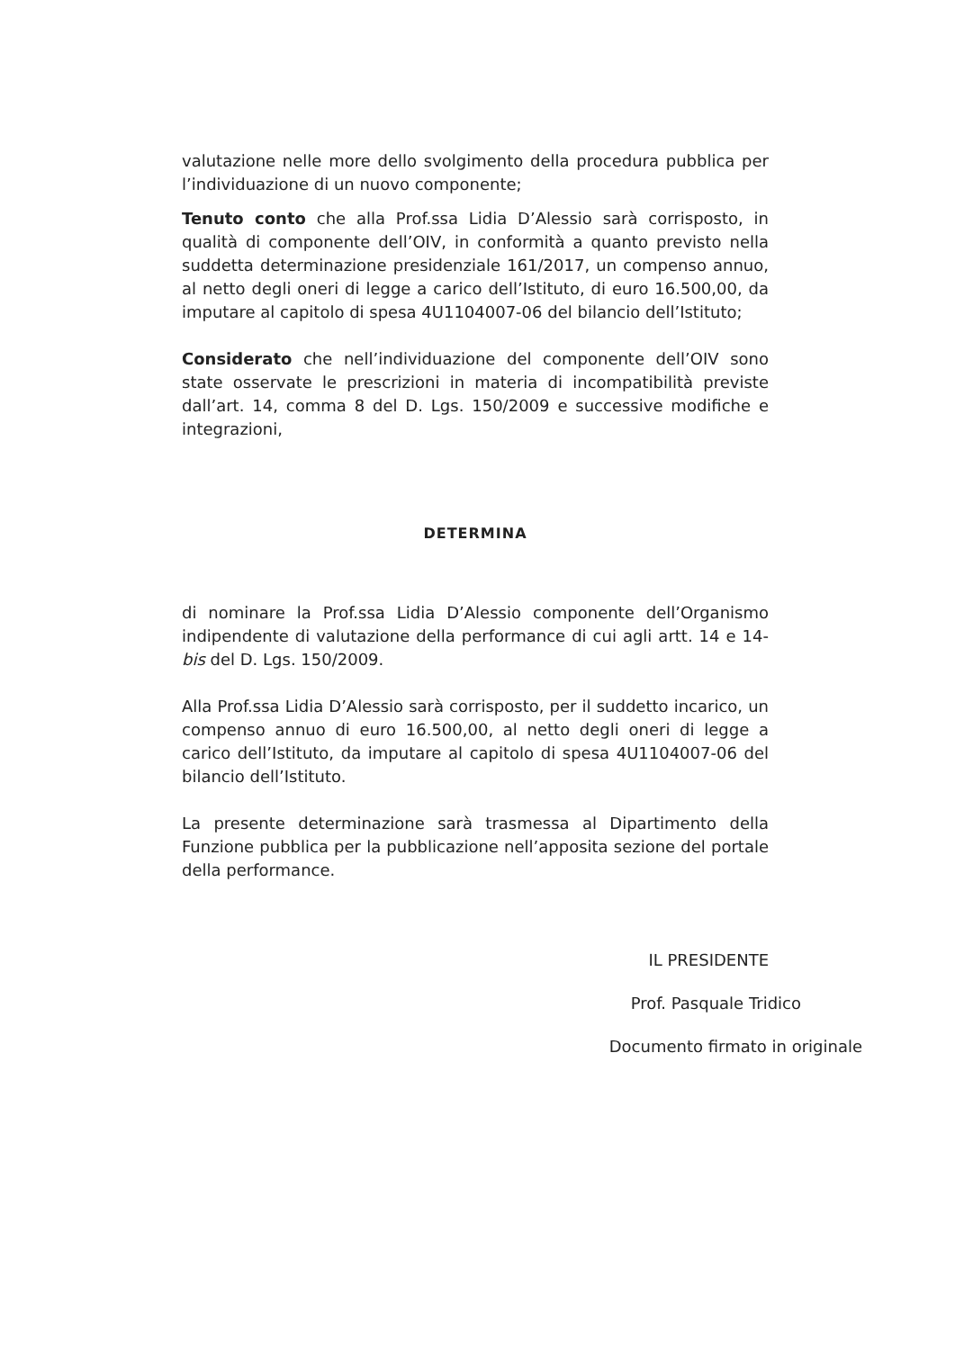valutazione nelle more dello svolgimento della procedura pubblica per l’individuazione di un nuovo componente;
Tenuto conto che alla Prof.ssa Lidia D’Alessio sarà corrisposto, in qualità di componente dell’OIV, in conformità a quanto previsto nella suddetta determinazione presidenziale 161/2017, un compenso annuo, al netto degli oneri di legge a carico dell’Istituto, di euro 16.500,00, da imputare al capitolo di spesa 4U1104007-06 del bilancio dell’Istituto;
Considerato che nell’individuazione del componente dell’OIV sono state osservate le prescrizioni in materia di incompatibilità previste dall’art. 14, comma 8 del D. Lgs. 150/2009 e successive modifiche e integrazioni,
DETERMINA
di nominare la Prof.ssa Lidia D’Alessio componente dell’Organismo indipendente di valutazione della performance di cui agli artt. 14 e 14-bis del D. Lgs. 150/2009.
Alla Prof.ssa Lidia D’Alessio sarà corrisposto, per il suddetto incarico, un compenso annuo di euro 16.500,00, al netto degli oneri di legge a carico dell’Istituto, da imputare al capitolo di spesa 4U1104007-06 del bilancio dell’Istituto.
La presente determinazione sarà trasmessa al Dipartimento della Funzione pubblica per la pubblicazione nell’apposita sezione del portale della performance.
IL PRESIDENTE
Prof. Pasquale Tridico
Documento firmato in originale